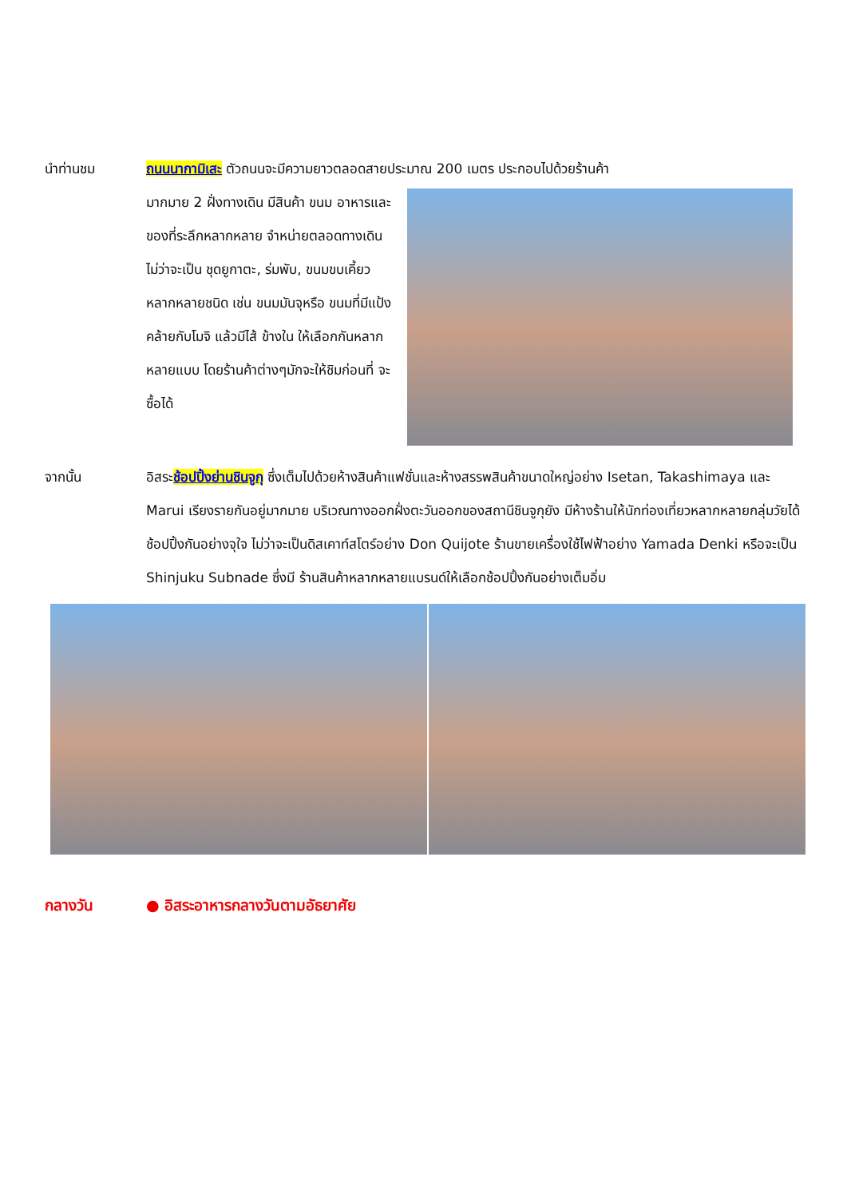นำท่านชม ถนนนากามิเสะ ตัวถนนจะมีความยาวตลอดสายประมาณ 200 เมตร ประกอบไปด้วยร้านค้า
มากมาย 2 ฝั่งทางเดิน มีสินค้า ขนม อาหารและของที่ระลึกหลากหลาย จำหน่ายตลอดทางเดิน ไม่ว่าจะเป็น ชุดยูกาตะ, ร่มพับ, ขนมขบเคี้ยว หลากหลายชนิด เช่น ขนมมันจุหรือ ขนมที่มีแป้งคล้ายกับโมจิ แล้วมีไส้ ข้างใน ให้เลือกกันหลากหลายแบบ โดยร้านค้าต่างๆมักจะให้ชิมก่อนที่ จะซื้อได้
จากนั้น อิสระช้อปปิ้งย่านชินจูกุ ซึ่งเต็มไปด้วยห้างสินค้าแฟชั่นและห้างสรรพสินค้าขนาดใหญ่อย่าง Isetan, Takashimaya และ Marui เรียงรายกันอยู่มากมาย บริเวณทางออกฝั่งตะวันออกของสถานีชินจูกุยัง มีห้างร้านให้นักท่องเที่ยวหลากหลายกลุ่มวัยได้ช้อปปิ้งกันอย่างจุใจ ไม่ว่าจะเป็นดิสเคาท์สโตร์อย่าง Don Quijote ร้านขายเครื่องใช้ไฟฟ้าอย่าง Yamada Denki หรือจะเป็น Shinjuku Subnade ซึ่งมี ร้านสินค้าหลากหลายแบรนด์ให้เลือกช้อปปิ้งกันอย่างเต็มอิ่ม
กลางวัน ● อิสระอาหารกลางวันตามอัธยาศัย